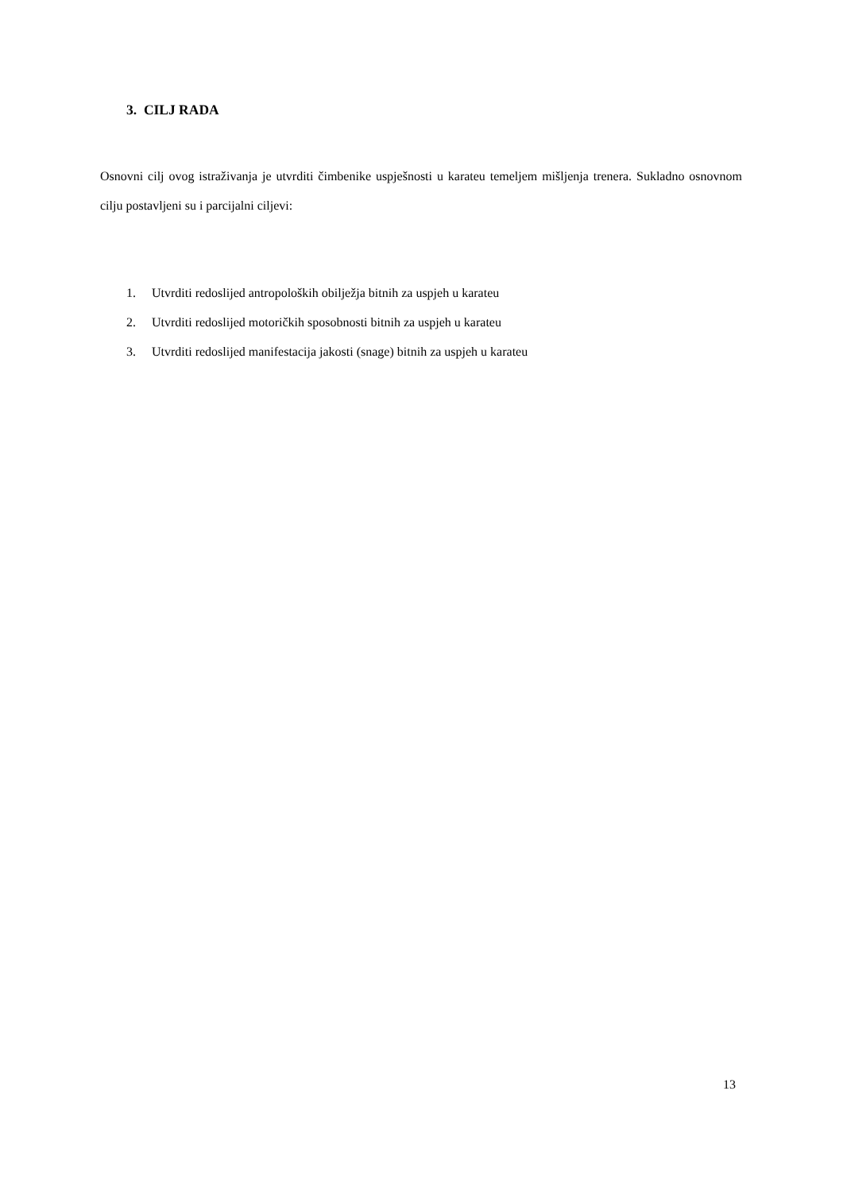3. CILJ RADA
Osnovni cilj ovog istraživanja je utvrditi čimbenike uspješnosti u karateu temeljem mišljenja trenera. Sukladno osnovnom cilju postavljeni su i parcijalni ciljevi:
1. Utvrditi redoslijed antropoloških obilježja bitnih za uspjeh u karateu
2. Utvrditi redoslijed motoričkih sposobnosti bitnih za uspjeh u karateu
3. Utvrditi redoslijed manifestacija jakosti (snage) bitnih za uspjeh u karateu
13